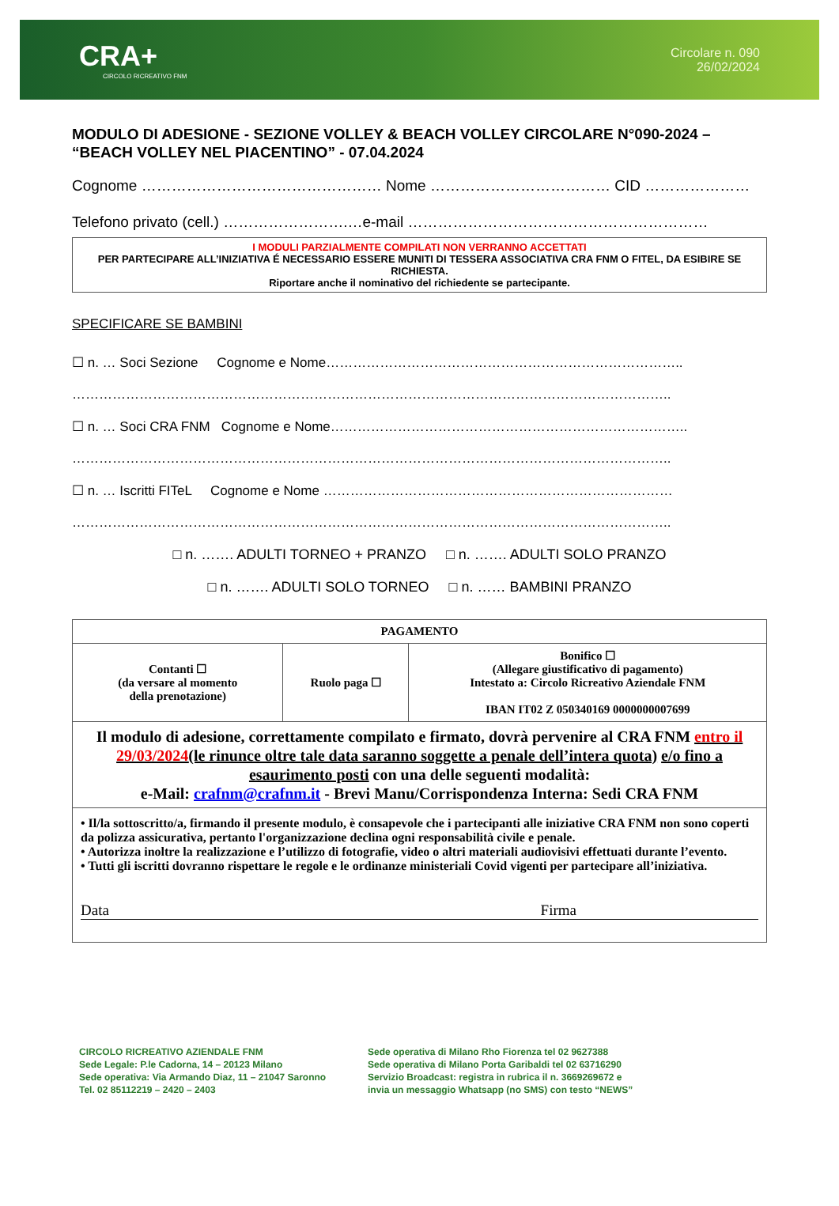CRA+
CIRCOLO RICREATIVO FNM
Circolare n. 090
26/02/2024
MODULO DI ADESIONE - SEZIONE VOLLEY & BEACH VOLLEY CIRCOLARE N°090-2024 – “BEACH VOLLEY NEL PIACENTINO” - 07.04.2024
Cognome ………………………………………… Nome ……………………………… CID …………………
Telefono privato (cell.) …………………….…e-mail ……………………………………………………
I MODULI PARZIALMENTE COMPILATI NON VERRANNO ACCETTATI
PER PARTECIPARE ALL’INIZIATIVA É NECESSARIO ESSERE MUNITI DI TESSERA ASSOCIATIVA CRA FNM O FITEL, DA ESIBIRE SE RICHIESTA.
Riportare anche il nominativo del richiedente se partecipante.
SPECIFICARE SE BAMBINI
☐ n. … Soci Sezione Cognome e Nome……………………………………………………………………..
……………………………………………………………………………………………………………………..
☐ n. … Soci CRA FNM Cognome e Nome……………………………………………………………………..
……………………………………………………………………………………………………………………..
☐ n. … Iscritti FITeL Cognome e Nome ……………………………………………………………………
……………………………………………………………………………………………………………………..
□ n. ……. ADULTI TORNEO + PRANZO □ n. ……. ADULTI SOLO PRANZO
□ n. ……. ADULTI SOLO TORNEO □ n. …… BAMBINI PRANZO
| PAGAMENTO | | |
| --- | --- | --- |
| Contanti ☐ (da versare al momento della prenotazione) | Ruolo paga ☐ | Bonifico ☐ (Allegare giustificativo di pagamento) Intestato a: Circolo Ricreativo Aziendale FNM IBAN IT02 Z 050340169 0000000007699 |
| Il modulo di adesione, correttamente compilato e firmato, dovrà pervenire al CRA FNM entro il 29/03/2024 (le rinunce oltre tale data saranno soggette a penale dell’intera quota) e/o fino a esaurimento posti con una delle seguenti modalità: e-Mail: crafnm@crafnm.it - Brevi Manu/Corrispondenza Interna: Sedi CRA FNM | | |
| • Il/la sottoscritto/a, firmando il presente modulo, è consapevole che i partecipanti alle iniziative CRA FNM non sono coperti da polizza assicurativa, pertanto l'organizzazione declina ogni responsabilità civile e penale. • Autorizza inoltre la realizzazione e l’utilizzo di fotografie, video o altri materiali audiovisivi effettuati durante l’evento. • Tutti gli iscritti dovranno rispettare le regole e le ordinanze ministeriali Covid vigenti per partecipare all’iniziativa. Data Firma | | |
CIRCOLO RICREATIVO AZIENDALE FNM
Sede Legale: P.le Cadorna, 14 – 20123 Milano
Sede operativa: Via Armando Diaz, 11 – 21047 Saronno
Tel. 02 85112219 – 2420 – 2403
Sede operativa di Milano Rho Fiorenza tel 02 9627388
Sede operativa di Milano Porta Garibaldi tel 02 63716290
Servizio Broadcast: registra in rubrica il n. 3669269672 e
invia un messaggio Whatsapp (no SMS) con testo “NEWS”